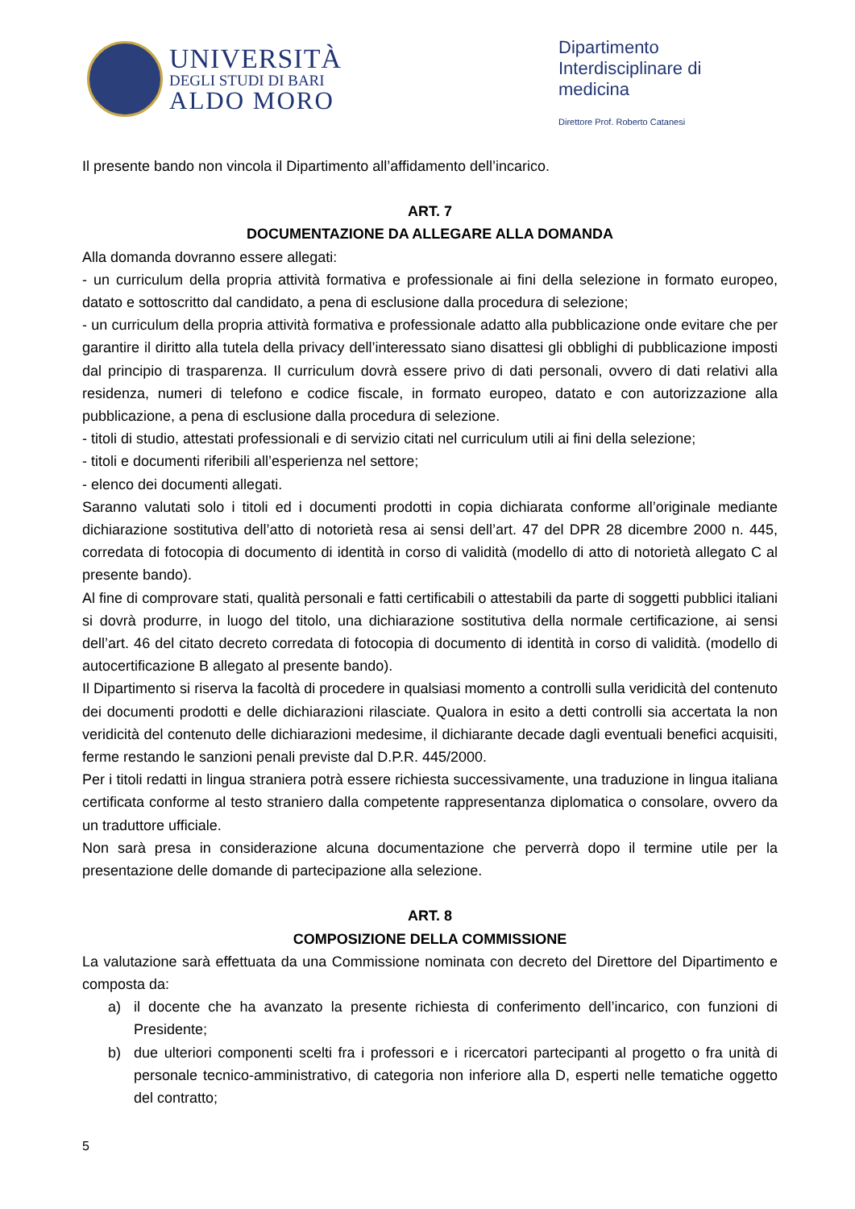UNIVERSITÀ
DEGLI STUDI DI BARI
ALDO MORO
Dipartimento Interdisciplinare di medicina
Direttore Prof. Roberto Catanesi
Il presente bando non vincola il Dipartimento all’affidamento dell’incarico.
ART. 7
DOCUMENTAZIONE DA ALLEGARE ALLA DOMANDA
Alla domanda dovranno essere allegati:
- un curriculum della propria attività formativa e professionale ai fini della selezione in formato europeo, datato e sottoscritto dal candidato, a pena di esclusione dalla procedura di selezione;
- un curriculum della propria attività formativa e professionale adatto alla pubblicazione onde evitare che per garantire il diritto alla tutela della privacy dell’interessato siano disattesi gli obblighi di pubblicazione imposti dal principio di trasparenza. Il curriculum dovrà essere privo di dati personali, ovvero di dati relativi alla residenza, numeri di telefono e codice fiscale, in formato europeo, datato e con autorizzazione alla pubblicazione, a pena di esclusione dalla procedura di selezione.
- titoli di studio, attestati professionali e di servizio citati nel curriculum utili ai fini della selezione;
- titoli e documenti riferibili all’esperienza nel settore;
- elenco dei documenti allegati.
Saranno valutati solo i titoli ed i documenti prodotti in copia dichiarata conforme all’originale mediante dichiarazione sostitutiva dell’atto di notorietà resa ai sensi dell’art. 47 del DPR 28 dicembre 2000 n. 445, corredata di fotocopia di documento di identità in corso di validità (modello di atto di notorietà allegato C al presente bando).
Al fine di comprovare stati, qualità personali e fatti certificabili o attestabili da parte di soggetti pubblici italiani si dovrà produrre, in luogo del titolo, una dichiarazione sostitutiva della normale certificazione, ai sensi dell’art. 46 del citato decreto corredata di fotocopia di documento di identità in corso di validità. (modello di autocertificazione B allegato al presente bando).
Il Dipartimento si riserva la facoltà di procedere in qualsiasi momento a controlli sulla veridicità del contenuto dei documenti prodotti e delle dichiarazioni rilasciate. Qualora in esito a detti controlli sia accertata la non veridicità del contenuto delle dichiarazioni medesime, il dichiarante decade dagli eventuali benefici acquisiti, ferme restando le sanzioni penali previste dal D.P.R. 445/2000.
Per i titoli redatti in lingua straniera potrà essere richiesta successivamente, una traduzione in lingua italiana certificata conforme al testo straniero dalla competente rappresentanza diplomatica o consolare, ovvero da un traduttore ufficiale.
Non sarà presa in considerazione alcuna documentazione che perverrà dopo il termine utile per la presentazione delle domande di partecipazione alla selezione.
ART. 8
COMPOSIZIONE DELLA COMMISSIONE
La valutazione sarà effettuata da una Commissione nominata con decreto del Direttore del Dipartimento e composta da:
a) il docente che ha avanzato la presente richiesta di conferimento dell’incarico, con funzioni di Presidente;
b) due ulteriori componenti scelti fra i professori e i ricercatori partecipanti al progetto o fra unità di personale tecnico-amministrativo, di categoria non inferiore alla D, esperti nelle tematiche oggetto del contratto;
5